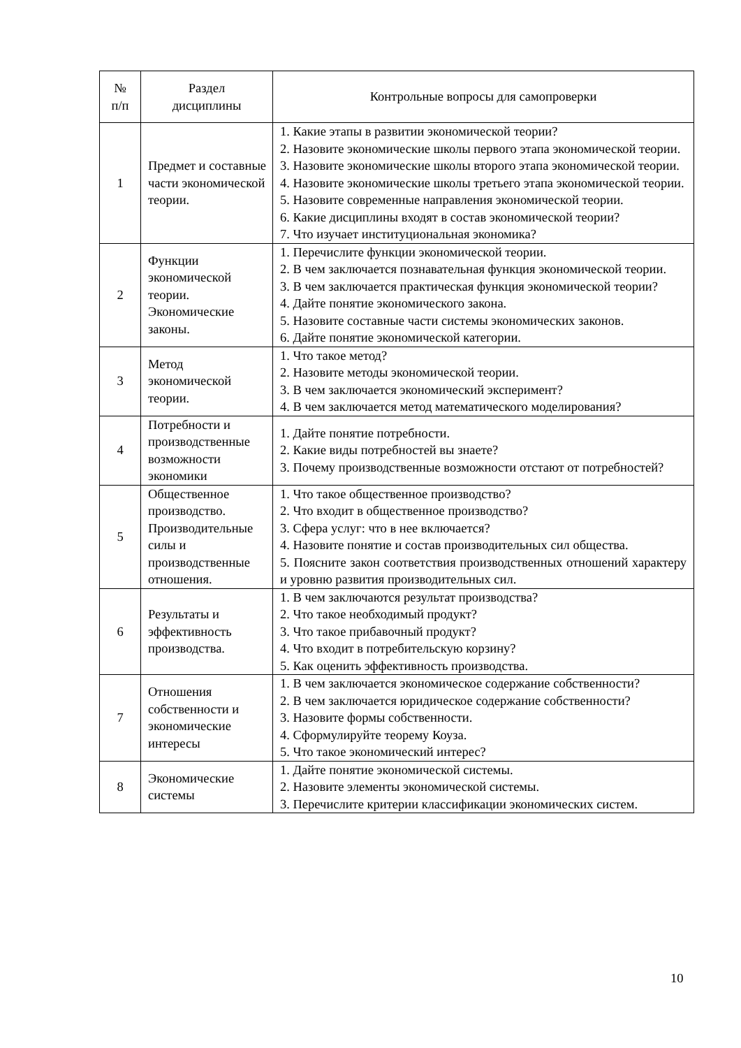| № п/п | Раздел дисциплины | Контрольные вопросы для самопроверки |
| --- | --- | --- |
| 1 | Предмет и составные части экономической теории. | 1. Какие этапы в развитии экономической теории? 2. Назовите экономические школы первого этапа экономической теории. 3. Назовите экономические школы второго этапа экономической теории. 4. Назовите экономические школы третьего этапа экономической теории. 5. Назовите современные направления экономической теории. 6. Какие дисциплины входят в состав экономической теории? 7. Что изучает институциональная экономика? |
| 2 | Функции экономической теории. Экономические законы. | 1. Перечислите функции экономической теории. 2. В чем заключается познавательная функция экономической теории. 3. В чем заключается практическая функция экономической теории? 4. Дайте понятие экономического закона. 5. Назовите составные части системы экономических законов. 6. Дайте понятие экономической категории. |
| 3 | Метод экономической теории. | 1. Что такое метод? 2. Назовите методы экономической теории. 3. В чем заключается экономический эксперимент? 4. В чем заключается метод математического моделирования? |
| 4 | Потребности и производственные возможности экономики | 1. Дайте понятие потребности. 2. Какие виды потребностей вы знаете? 3. Почему производственные возможности отстают от потребностей? |
| 5 | Общественное производство. Производительные силы и производственные отношения. | 1. Что такое общественное производство? 2. Что входит в общественное производство? 3. Сфера услуг: что в нее включается? 4. Назовите понятие и состав производительных сил общества. 5. Поясните закон соответствия производственных отношений характеру и уровню развития производительных сил. |
| 6 | Результаты и эффективность производства. | 1. В чем заключаются результат производства? 2. Что такое необходимый продукт? 3. Что такое прибавочный продукт? 4. Что входит в потребительскую корзину? 5. Как оценить эффективность производства. |
| 7 | Отношения собственности и экономические интересы | 1. В чем заключается экономическое содержание собственности? 2. В чем заключается юридическое содержание собственности? 3. Назовите формы собственности. 4. Сформулируйте теорему Коуза. 5. Что такое экономический интерес? |
| 8 | Экономические системы | 1. Дайте понятие экономической системы. 2. Назовите элементы экономической системы. 3. Перечислите критерии классификации экономических систем. |
10